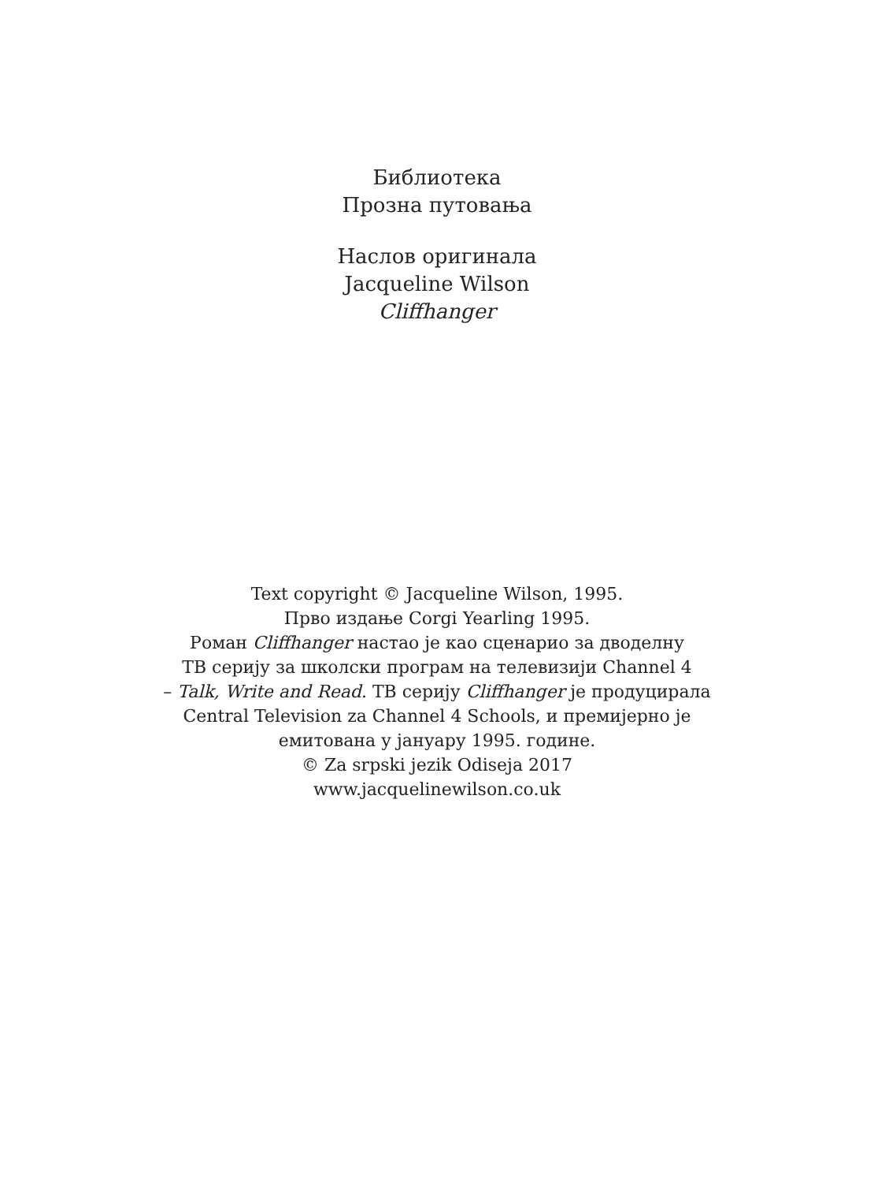Библиотека
Прозна путовања
Наслов оригинала
Jacqueline Wilson
Cliffhanger
Text copyright © Jacqueline Wilson, 1995.
Прво издање Corgi Yearling 1995.
Роман Cliffhanger настао је као сценарио за дводелну
ТВ серију за школски програм на телевизији Channel 4
– Talk, Write and Read. ТВ серију Cliffhanger је продуцирала
Central Television za Channel 4 Schools, и премијерно је
емитована у јануару 1995. године.
© Za srpski jezik Odiseja 2017
www.jacquelinewilson.co.uk